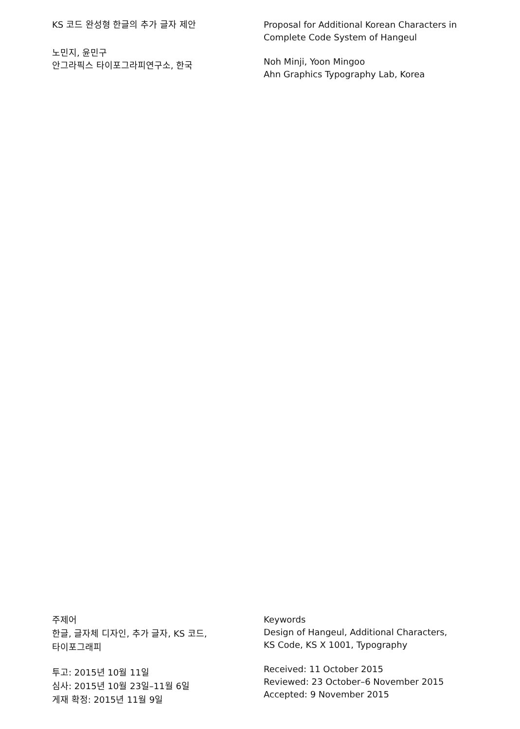KS 코드 완성형 한글의 추가 글자 제안
노민지, 윤민구
안그라픽스 타이포그라피연구소, 한국
Proposal for Additional Korean Characters in Complete Code System of Hangeul
Noh Minji, Yoon Mingoo
Ahn Graphics Typography Lab, Korea
주제어
한글, 글자체 디자인, 추가 글자, KS 코드,
타이포그래피
투고: 2015년 10월 11일
심사: 2015년 10월 23일–11월 6일
게재 확정: 2015년 11월 9일
Keywords
Design of Hangeul, Additional Characters,
KS Code, KS X 1001, Typography
Received: 11 October 2015
Reviewed: 23 October–6 November 2015
Accepted: 9 November 2015